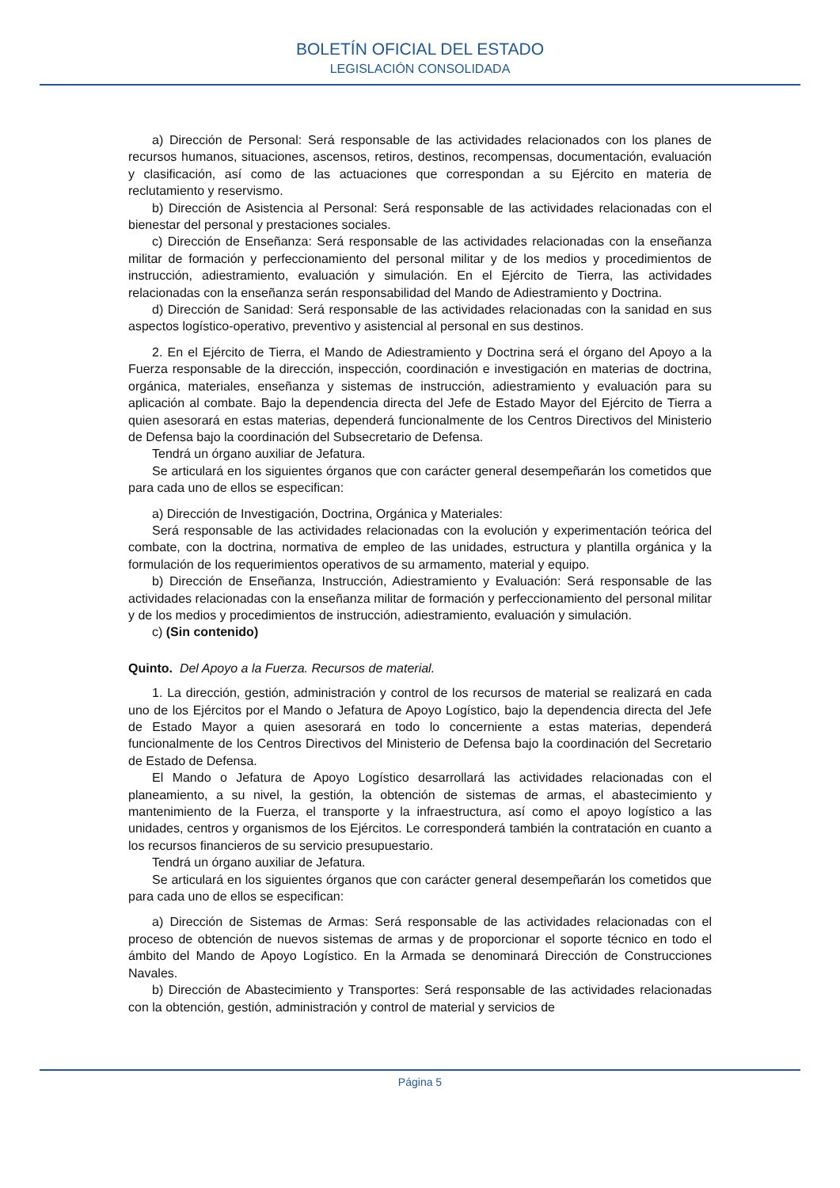BOLETÍN OFICIAL DEL ESTADO
LEGISLACIÓN CONSOLIDADA
a) Dirección de Personal: Será responsable de las actividades relacionados con los planes de recursos humanos, situaciones, ascensos, retiros, destinos, recompensas, documentación, evaluación y clasificación, así como de las actuaciones que correspondan a su Ejército en materia de reclutamiento y reservismo.
b) Dirección de Asistencia al Personal: Será responsable de las actividades relacionadas con el bienestar del personal y prestaciones sociales.
c) Dirección de Enseñanza: Será responsable de las actividades relacionadas con la enseñanza militar de formación y perfeccionamiento del personal militar y de los medios y procedimientos de instrucción, adiestramiento, evaluación y simulación. En el Ejército de Tierra, las actividades relacionadas con la enseñanza serán responsabilidad del Mando de Adiestramiento y Doctrina.
d) Dirección de Sanidad: Será responsable de las actividades relacionadas con la sanidad en sus aspectos logístico-operativo, preventivo y asistencial al personal en sus destinos.
2. En el Ejército de Tierra, el Mando de Adiestramiento y Doctrina será el órgano del Apoyo a la Fuerza responsable de la dirección, inspección, coordinación e investigación en materias de doctrina, orgánica, materiales, enseñanza y sistemas de instrucción, adiestramiento y evaluación para su aplicación al combate. Bajo la dependencia directa del Jefe de Estado Mayor del Ejército de Tierra a quien asesorará en estas materias, dependerá funcionalmente de los Centros Directivos del Ministerio de Defensa bajo la coordinación del Subsecretario de Defensa.
Tendrá un órgano auxiliar de Jefatura.
Se articulará en los siguientes órganos que con carácter general desempeñarán los cometidos que para cada uno de ellos se especifican:
a) Dirección de Investigación, Doctrina, Orgánica y Materiales:
Será responsable de las actividades relacionadas con la evolución y experimentación teórica del combate, con la doctrina, normativa de empleo de las unidades, estructura y plantilla orgánica y la formulación de los requerimientos operativos de su armamento, material y equipo.
b) Dirección de Enseñanza, Instrucción, Adiestramiento y Evaluación: Será responsable de las actividades relacionadas con la enseñanza militar de formación y perfeccionamiento del personal militar y de los medios y procedimientos de instrucción, adiestramiento, evaluación y simulación.
c) (Sin contenido)
Quinto. Del Apoyo a la Fuerza. Recursos de material.
1. La dirección, gestión, administración y control de los recursos de material se realizará en cada uno de los Ejércitos por el Mando o Jefatura de Apoyo Logístico, bajo la dependencia directa del Jefe de Estado Mayor a quien asesorará en todo lo concerniente a estas materias, dependerá funcionalmente de los Centros Directivos del Ministerio de Defensa bajo la coordinación del Secretario de Estado de Defensa.
El Mando o Jefatura de Apoyo Logístico desarrollará las actividades relacionadas con el planeamiento, a su nivel, la gestión, la obtención de sistemas de armas, el abastecimiento y mantenimiento de la Fuerza, el transporte y la infraestructura, así como el apoyo logístico a las unidades, centros y organismos de los Ejércitos. Le corresponderá también la contratación en cuanto a los recursos financieros de su servicio presupuestario.
Tendrá un órgano auxiliar de Jefatura.
Se articulará en los siguientes órganos que con carácter general desempeñarán los cometidos que para cada uno de ellos se especifican:
a) Dirección de Sistemas de Armas: Será responsable de las actividades relacionadas con el proceso de obtención de nuevos sistemas de armas y de proporcionar el soporte técnico en todo el ámbito del Mando de Apoyo Logístico. En la Armada se denominará Dirección de Construcciones Navales.
b) Dirección de Abastecimiento y Transportes: Será responsable de las actividades relacionadas con la obtención, gestión, administración y control de material y servicios de
Página 5